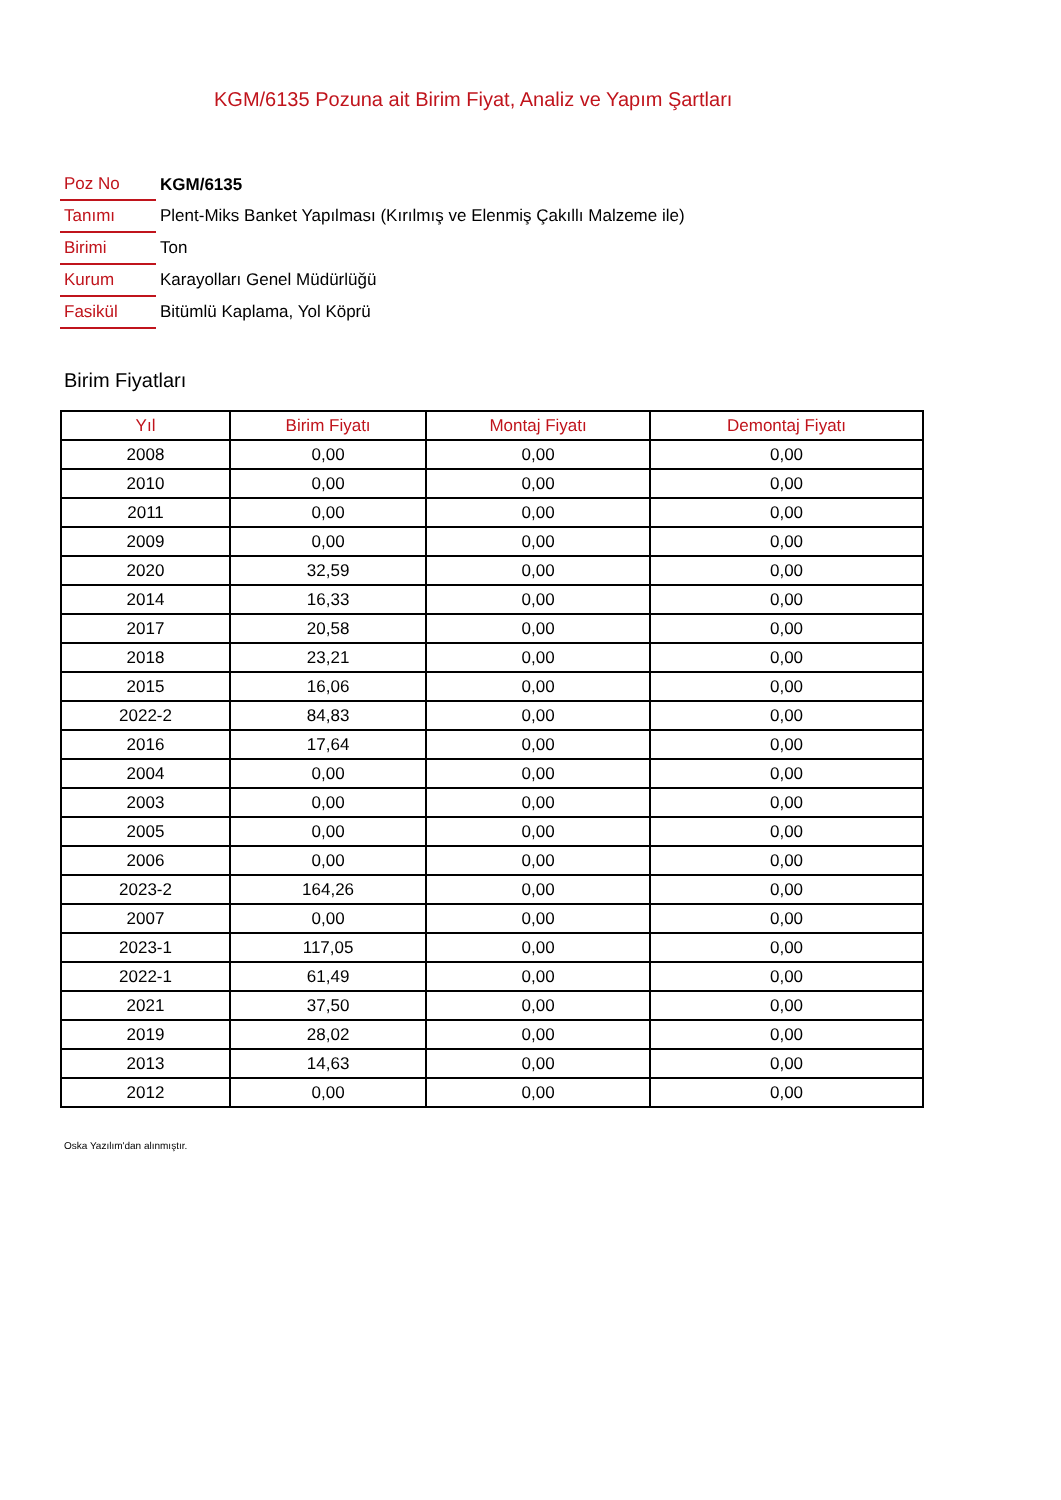KGM/6135 Pozuna ait Birim Fiyat, Analiz ve Yapım Şartları
| Poz No | KGM/6135 |
| Tanımı | Plent-Miks Banket Yapılması (Kırılmış ve Elenmiş Çakıllı Malzeme ile) |
| Birimi | Ton |
| Kurum | Karayolları Genel Müdürlüğü |
| Fasikül | Bitümlü Kaplama, Yol Köprü |
Birim Fiyatları
| Yıl | Birim Fiyatı | Montaj Fiyatı | Demontaj Fiyatı |
| --- | --- | --- | --- |
| 2008 | 0,00 | 0,00 | 0,00 |
| 2010 | 0,00 | 0,00 | 0,00 |
| 2011 | 0,00 | 0,00 | 0,00 |
| 2009 | 0,00 | 0,00 | 0,00 |
| 2020 | 32,59 | 0,00 | 0,00 |
| 2014 | 16,33 | 0,00 | 0,00 |
| 2017 | 20,58 | 0,00 | 0,00 |
| 2018 | 23,21 | 0,00 | 0,00 |
| 2015 | 16,06 | 0,00 | 0,00 |
| 2022-2 | 84,83 | 0,00 | 0,00 |
| 2016 | 17,64 | 0,00 | 0,00 |
| 2004 | 0,00 | 0,00 | 0,00 |
| 2003 | 0,00 | 0,00 | 0,00 |
| 2005 | 0,00 | 0,00 | 0,00 |
| 2006 | 0,00 | 0,00 | 0,00 |
| 2023-2 | 164,26 | 0,00 | 0,00 |
| 2007 | 0,00 | 0,00 | 0,00 |
| 2023-1 | 117,05 | 0,00 | 0,00 |
| 2022-1 | 61,49 | 0,00 | 0,00 |
| 2021 | 37,50 | 0,00 | 0,00 |
| 2019 | 28,02 | 0,00 | 0,00 |
| 2013 | 14,63 | 0,00 | 0,00 |
| 2012 | 0,00 | 0,00 | 0,00 |
Oska Yazılım'dan alınmıştır.